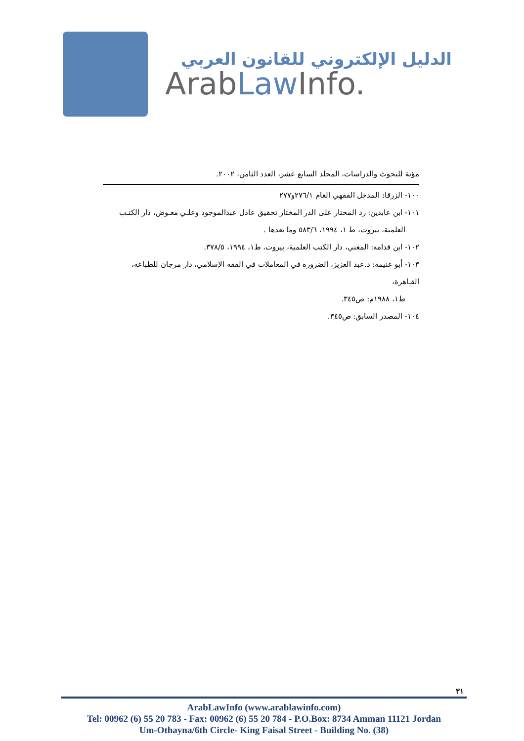الدليل الإلكتروني للقانون العربي
ArabLaw Info.
مؤتة للبحوث والدراسات، المجلد السابع عشر، العدد الثامن، ٢٠٠٢.
١٠٠- الزرقا: المدخل الفقهي العام ٢٧٦/١و٢٧٧
١٠١- ابن عابدين: رد المحتار على الدر المختار تحقيق عادل عبدالموجود وعلـي معـوض، دار الكتـب
العلمية، بيروت، ط ١، ١٩٩٤، ٥٨٣/٦ وما بعدها .
١٠٢- ابن قدامه: المغني، دار الكتب العلمية، بيروت، ط١، ١٩٩٤، ٣٧٨/٥.
١٠٣- أبو غنيمة: د.عبد العزيز، الضرورة في المعاملات في الفقه الإسلامي، دار مرجان للطباعة، القـاهرة،
ط١، ١٩٨٨م: ص٣٤٥.
١٠٤- المصدر السابق: ص٣٤٥.
٣١
ArabLawInfo (www.arablawinfo.com)
Tel: 00962 (6) 55 20 783 - Fax: 00962 (6) 55 20 784 - P.O.Box: 8734 Amman 11121 Jordan
Um-Othayna/6th Circle- King Faisal Street - Building No. (38)